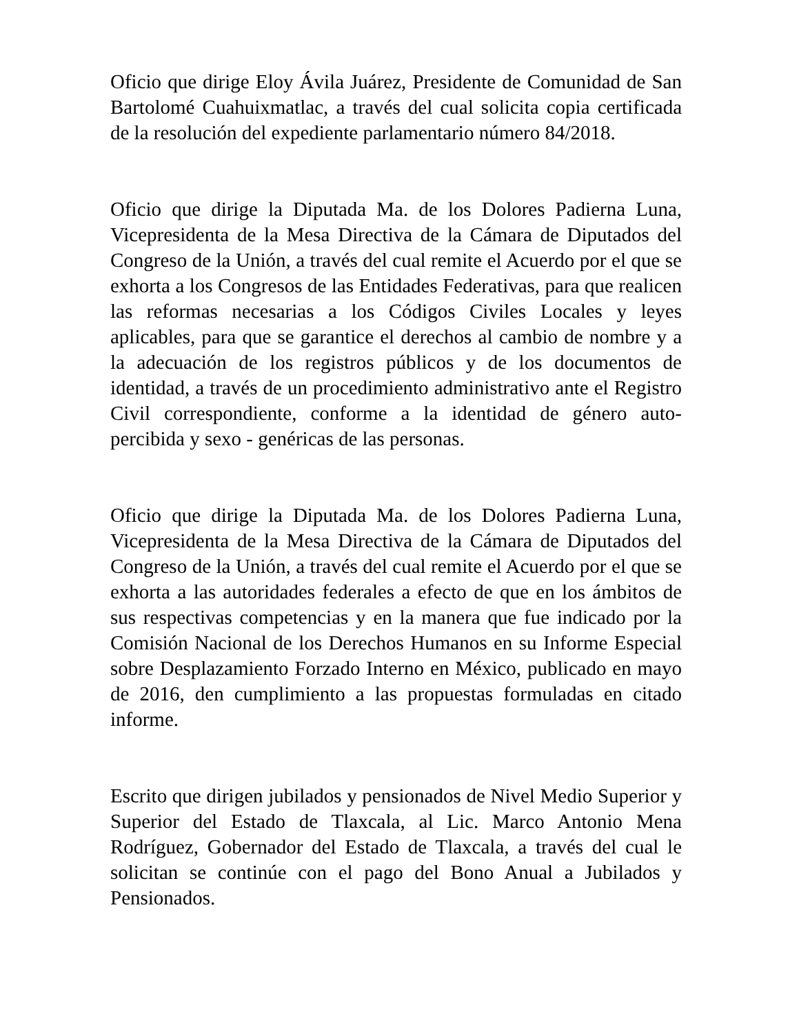Oficio que dirige Eloy Ávila Juárez, Presidente de Comunidad de San Bartolomé Cuahuixmatlac, a través del cual solicita copia certificada de la resolución del expediente parlamentario número 84/2018.
Oficio que dirige la Diputada Ma. de los Dolores Padierna Luna, Vicepresidenta de la Mesa Directiva de la Cámara de Diputados del Congreso de la Unión, a través del cual remite el Acuerdo por el que se exhorta a los Congresos de las Entidades Federativas, para que realicen las reformas necesarias a los Códigos Civiles Locales y leyes aplicables, para que se garantice el derechos al cambio de nombre y a la adecuación de los registros públicos y de los documentos de identidad, a través de un procedimiento administrativo ante el Registro Civil correspondiente, conforme a la identidad de género auto-percibida y sexo - genéricas de las personas.
Oficio que dirige la Diputada Ma. de los Dolores Padierna Luna, Vicepresidenta de la Mesa Directiva de la Cámara de Diputados del Congreso de la Unión, a través del cual remite el Acuerdo por el que se exhorta a las autoridades federales a efecto de que en los ámbitos de sus respectivas competencias y en la manera que fue indicado por la Comisión Nacional de los Derechos Humanos en su Informe Especial sobre Desplazamiento Forzado Interno en México, publicado en mayo de 2016, den cumplimiento a las propuestas formuladas en citado informe.
Escrito que dirigen jubilados y pensionados de Nivel Medio Superior y Superior del Estado de Tlaxcala, al Lic. Marco Antonio Mena Rodríguez, Gobernador del Estado de Tlaxcala, a través del cual le solicitan se continúe con el pago del Bono Anual a Jubilados y Pensionados.